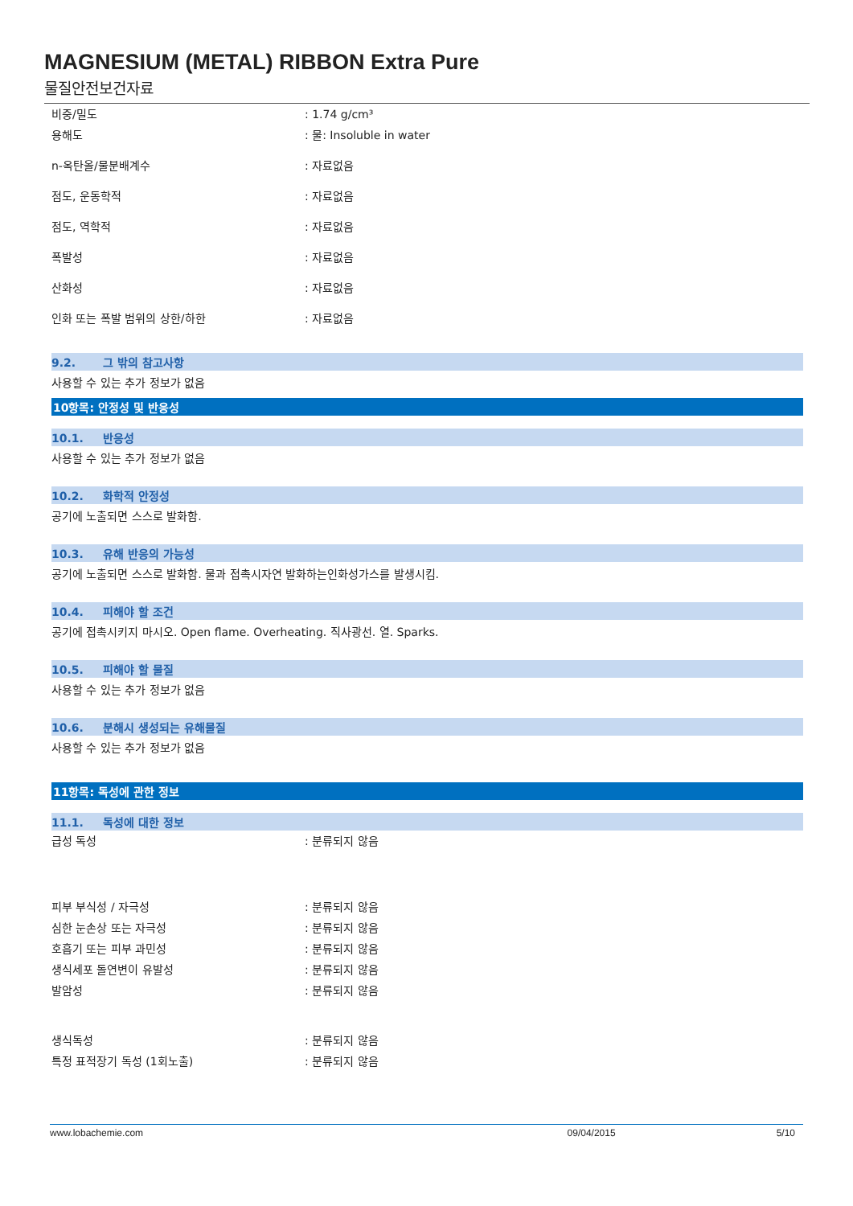MAGNESIUM (METAL) RIBBON Extra Pure
물질안전보건자료
비중/밀도 : 1.74 g/cm³
용해도 : 물: Insoluble in water
n-옥탄올/물분배계수 : 자료없음
점도, 운동학적 : 자료없음
점도, 역학적 : 자료없음
폭발성 : 자료없음
산화성 : 자료없음
인화 또는 폭발 범위의 상한/하한 : 자료없음
9.2. 그 밖의 참고사항
사용할 수 있는 추가 정보가 없음
10항목: 안정성 및 반응성
10.1. 반응성
사용할 수 있는 추가 정보가 없음
10.2. 화학적 안정성
공기에 노출되면 스스로 발화함.
10.3. 유해 반응의 가능성
공기에 노출되면 스스로 발화함. 물과 접촉시자연 발화하는인화성가스를 발생시킴.
10.4. 피해야 할 조건
공기에 접촉시키지 마시오. Open flame. Overheating. 직사광선. 열. Sparks.
10.5. 피해야 할 물질
사용할 수 있는 추가 정보가 없음
10.6. 분해시 생성되는 유해물질
사용할 수 있는 추가 정보가 없음
11항목: 독성에 관한 정보
11.1. 독성에 대한 정보
급성 독성 : 분류되지 않음
피부 부식성 / 자극성 : 분류되지 않음
심한 눈손상 또는 자극성 : 분류되지 않음
호흡기 또는 피부 과민성 : 분류되지 않음
생식세포 돌연변이 유발성 : 분류되지 않음
발암성 : 분류되지 않음
생식독성 : 분류되지 않음
특정 표적장기 독성 (1회노출) : 분류되지 않음
www.lobachemie.com 09/04/2015 5/10